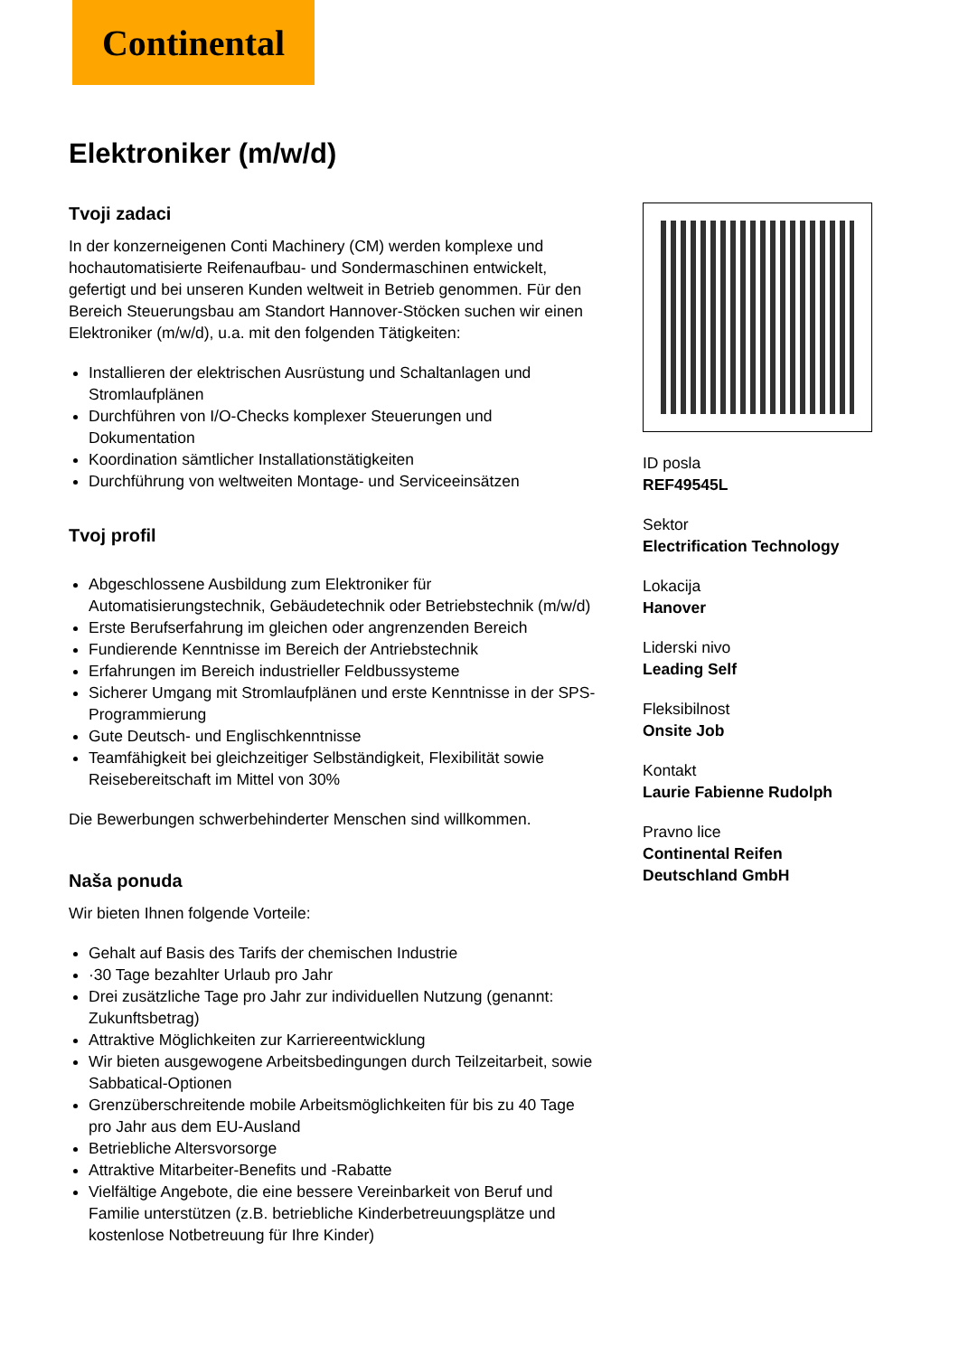Continental
Elektroniker (m/w/d)
Tvoji zadaci
In der konzerneigenen Conti Machinery (CM) werden komplexe und hochautomatisierte Reifenaufbau- und Sondermaschinen entwickelt, gefertigt und bei unseren Kunden weltweit in Betrieb genommen. Für den Bereich Steuerungsbau am Standort Hannover-Stöcken suchen wir einen Elektroniker (m/w/d), u.a. mit den folgenden Tätigkeiten:
Installieren der elektrischen Ausrüstung und Schaltanlagen und Stromlaufplänen
Durchführen von I/O-Checks komplexer Steuerungen und Dokumentation
Koordination sämtlicher Installationstätigkeiten
Durchführung von weltweiten Montage- und Serviceeinsätzen
Tvoj profil
Abgeschlossene Ausbildung zum Elektroniker für Automatisierungstechnik, Gebäudetechnik oder Betriebstechnik (m/w/d)
Erste Berufserfahrung im gleichen oder angrenzenden Bereich
Fundierende Kenntnisse im Bereich der Antriebstechnik
Erfahrungen im Bereich industrieller Feldbussysteme
Sicherer Umgang mit Stromlaufplänen und erste Kenntnisse in der SPS-Programmierung
Gute Deutsch- und Englischkenntnisse
Teamfähigkeit bei gleichzeitiger Selbständigkeit, Flexibilität sowie Reisebereitschaft im Mittel von 30%
Die Bewerbungen schwerbehinderter Menschen sind willkommen.
Naša ponuda
Wir bieten Ihnen folgende Vorteile:
Gehalt auf Basis des Tarifs der chemischen Industrie
·30 Tage bezahlter Urlaub pro Jahr
Drei zusätzliche Tage pro Jahr zur individuellen Nutzung (genannt: Zukunftsbetrag)
Attraktive Möglichkeiten zur Karriereentwicklung
Wir bieten ausgewogene Arbeitsbedingungen durch Teilzeitarbeit, sowie Sabbatical-Optionen
Grenzüberschreitende mobile Arbeitsmöglichkeiten für bis zu 40 Tage pro Jahr aus dem EU-Ausland
Betriebliche Altersvorsorge
Attraktive Mitarbeiter-Benefits und -Rabatte
Vielfältige Angebote, die eine bessere Vereinbarkeit von Beruf und Familie unterstützen (z.B. betriebliche Kinderbetreuungsplätze und kostenlose Notbetreuung für Ihre Kinder)
ID posla
REF49545L
Sektor
Electrification Technology
Lokacija
Hanover
Liderski nivo
Leading Self
Fleksibilnost
Onsite Job
Kontakt
Laurie Fabienne Rudolph
Pravno lice
Continental Reifen Deutschland GmbH